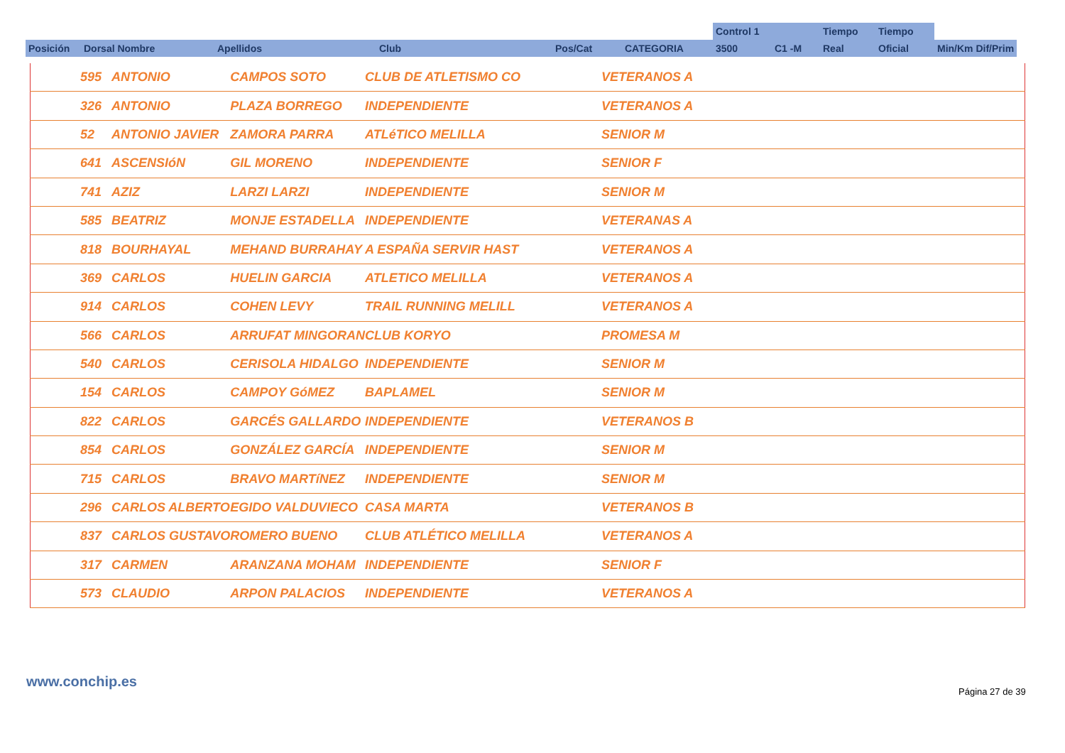| | | | | | | Control 1 | | Tiempo | Tiempo | |
| Posición | Dorsal Nombre | Apellidos | Club | Pos/Cat | CATEGORIA | 3500 | C1 -M | Real | Oficial | Min/Km Dif/Prim |
| | 595 | ANTONIO | CAMPOS SOTO | CLUB DE ATLETISMO CO | VETERANOS A |
| | 326 | ANTONIO | PLAZA BORREGO | INDEPENDIENTE | VETERANOS A |
| | 52 | ANTONIO JAVIER | ZAMORA PARRA | ATLéTICO MELILLA | SENIOR M |
| | 641 | ASCENSIóN | GIL MORENO | INDEPENDIENTE | SENIOR F |
| | 741 | AZIZ | LARZI LARZI | INDEPENDIENTE | SENIOR M |
| | 585 | BEATRIZ | MONJE ESTADELLA | INDEPENDIENTE | VETERANAS A |
| | 818 | BOURHAYAL | MEHAND BURRAHAY | A ESPAÑA SERVIR HAST | VETERANOS A |
| | 369 | CARLOS | HUELIN GARCIA | ATLETICO MELILLA | VETERANOS A |
| | 914 | CARLOS | COHEN LEVY | TRAIL RUNNING MELILL | VETERANOS A |
| | 566 | CARLOS | ARRUFAT MINGORAN | CLUB KORYO | PROMESA M |
| | 540 | CARLOS | CERISOLA HIDALGO | INDEPENDIENTE | SENIOR M |
| | 154 | CARLOS | CAMPOY GóMEZ | BAPLAMEL | SENIOR M |
| | 822 | CARLOS | GARCÉS GALLARDO | INDEPENDIENTE | VETERANOS B |
| | 854 | CARLOS | GONZÁLEZ GARCÍA | INDEPENDIENTE | SENIOR M |
| | 715 | CARLOS | BRAVO MARTíNEZ | INDEPENDIENTE | SENIOR M |
| | 296 | CARLOS ALBERTO | EGIDO VALDUVIECO | CASA MARTA | VETERANOS B |
| | 837 | CARLOS GUSTAVO | ROMERO BUENO | CLUB ATLÉTICO MELILLA | VETERANOS A |
| | 317 | CARMEN | ARANZANA MOHAM | INDEPENDIENTE | SENIOR F |
| | 573 | CLAUDIO | ARPON PALACIOS | INDEPENDIENTE | VETERANOS A |
www.conchip.es
Página 27 de 39